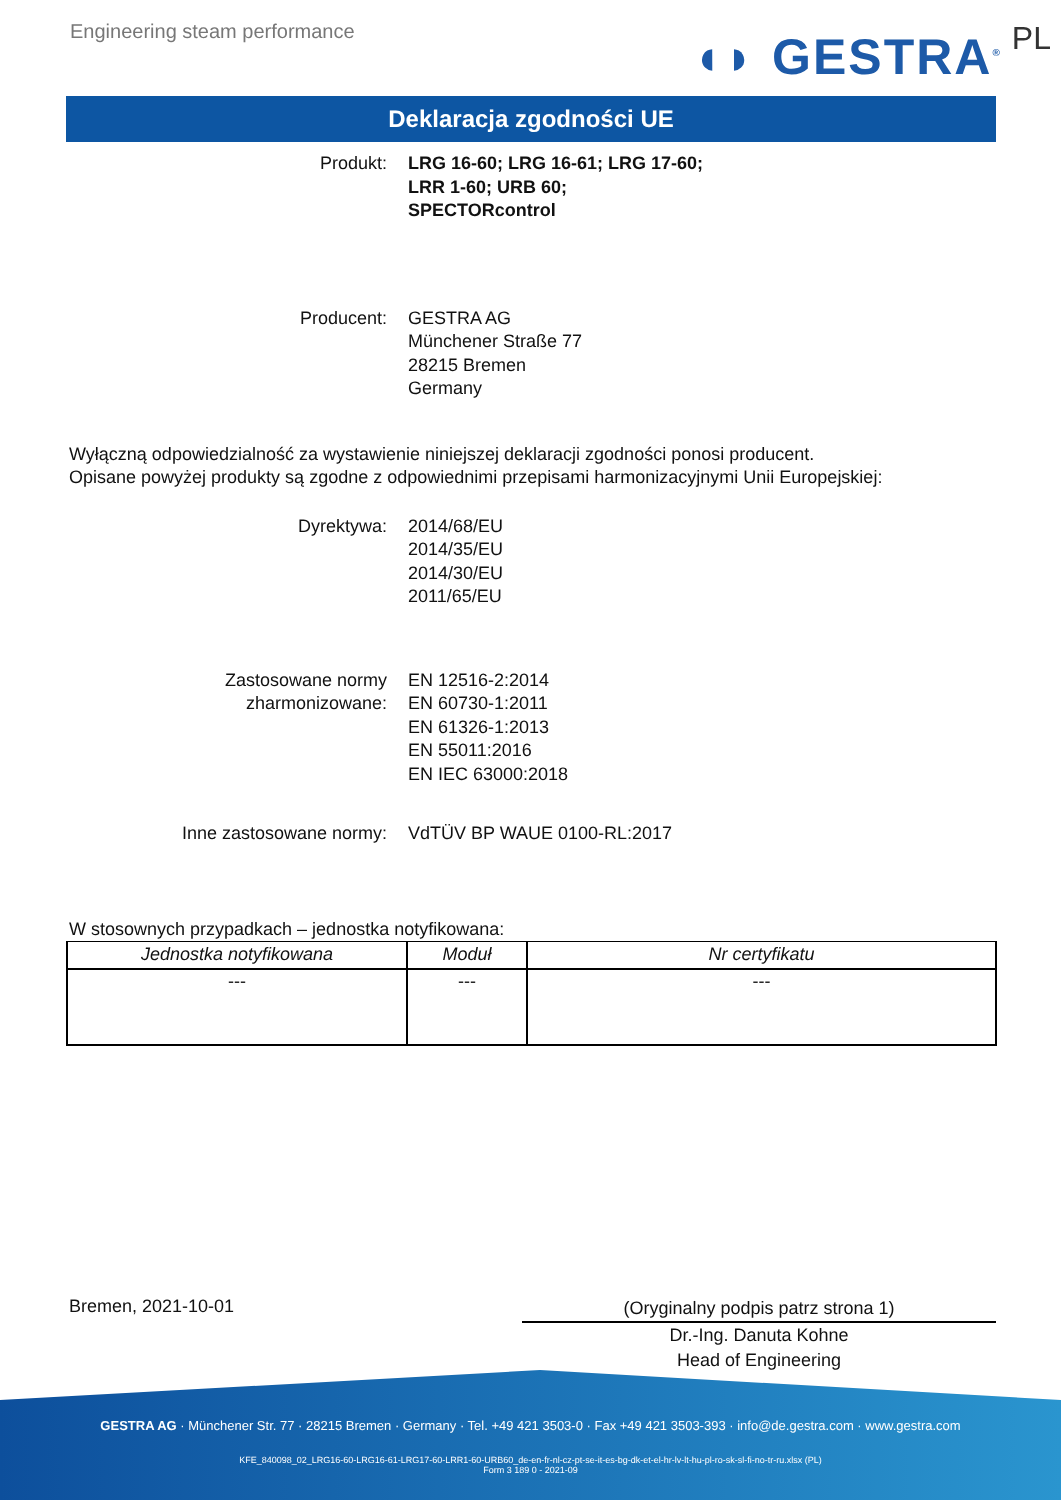Engineering steam performance
◖◗ GESTRA<sup>®</sup> PL
Deklaracja zgodności UE
Produkt: LRG 16-60; LRG 16-61; LRG 17-60;
LRR 1-60; URB 60;
SPECTORcontrol
Producent: GESTRA AG
Münchener Straße 77
28215 Bremen
Germany
Wyłączną odpowiedzialność za wystawienie niniejszej deklaracji zgodności ponosi producent.
Opisane powyżej produkty są zgodne z odpowiednimi przepisami harmonizacyjnymi Unii Europejskiej:
Dyrektywa: 2014/68/EU
2014/35/EU
2014/30/EU
2011/65/EU
Zastosowane normy
zharmonizowane:
EN 12516-2:2014
EN 60730-1:2011
EN 61326-1:2013
EN 55011:2016
EN IEC 63000:2018
Inne zastosowane normy: VdTÜV BP WAUE 0100-RL:2017
W stosownych przypadkach – jednostka notyfikowana:
| Jednostka notyfikowana | Moduł | Nr certyfikatu |
| --- | --- | --- |
| --- | --- | --- |
Bremen, 2021-10-01
(Oryginalny podpis patrz strona 1)
Dr.-Ing. Danuta Kohne
Head of Engineering
GESTRA AG · Münchener Str. 77 · 28215 Bremen · Germany · Tel. +49 421 3503-0 · Fax +49 421 3503-393 · info@de.gestra.com · www.gestra.com
KFE_840098_02_LRG16-60-LRG16-61-LRG17-60-LRR1-60-URB60_de-en-fr-nl-cz-pt-se-it-es-bg-dk-et-el-hr-lv-lt-hu-pl-ro-sk-sl-fi-no-tr-ru.xlsx (PL)
Form 3 189 0 - 2021-09